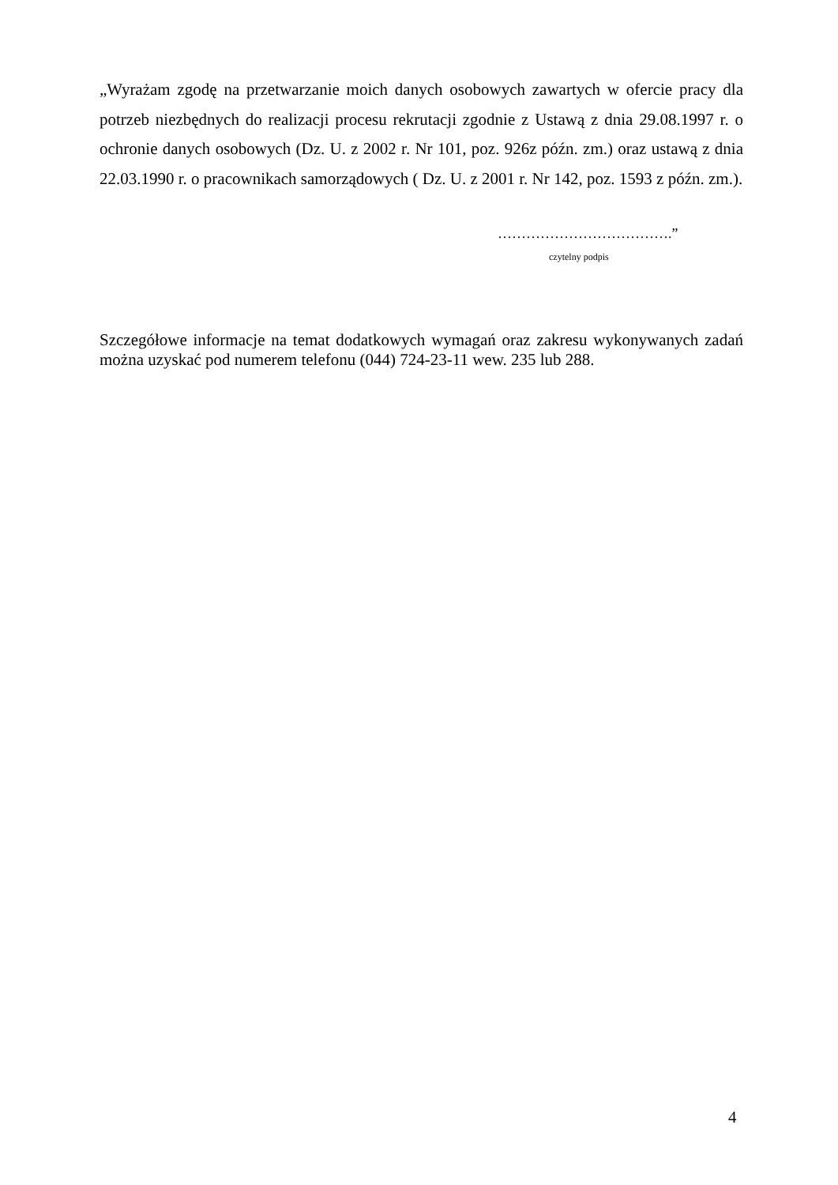„Wyrażam zgodę na przetwarzanie moich danych osobowych zawartych w ofercie pracy dla potrzeb niezbędnych do realizacji procesu rekrutacji zgodnie z Ustawą z dnia 29.08.1997 r. o ochronie danych osobowych (Dz. U. z 2002 r. Nr 101, poz. 926z późn. zm.) oraz ustawą z dnia 22.03.1990 r. o pracownikach samorządowych ( Dz. U. z 2001 r. Nr 142, poz. 1593 z późn. zm.).
……………………………….”
czytelny podpis
Szczegółowe informacje na temat dodatkowych wymagań oraz zakresu wykonywanych zadań można uzyskać pod numerem telefonu (044) 724-23-11 wew. 235 lub 288.
4